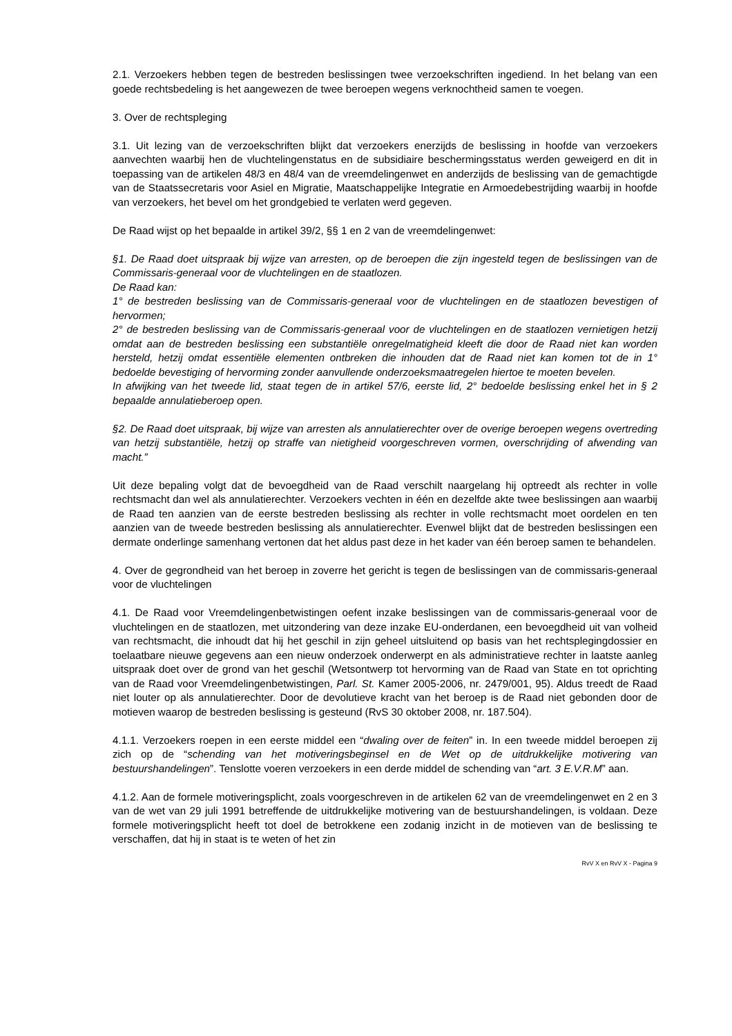2.1. Verzoekers hebben tegen de bestreden beslissingen twee verzoekschriften ingediend. In het belang van een goede rechtsbedeling is het aangewezen de twee beroepen wegens verknochtheid samen te voegen.
3. Over de rechtspleging
3.1. Uit lezing van de verzoekschriften blijkt dat verzoekers enerzijds de beslissing in hoofde van verzoekers aanvechten waarbij hen de vluchtelingenstatus en de subsidiaire beschermingsstatus werden geweigerd en dit in toepassing van de artikelen 48/3 en 48/4 van de vreemdelingenwet en anderzijds de beslissing van de gemachtigde van de Staatssecretaris voor Asiel en Migratie, Maatschappelijke Integratie en Armoedebestrijding waarbij in hoofde van verzoekers, het bevel om het grondgebied te verlaten werd gegeven.
De Raad wijst op het bepaalde in artikel 39/2, §§ 1 en 2 van de vreemdelingenwet:
§1. De Raad doet uitspraak bij wijze van arresten, op de beroepen die zijn ingesteld tegen de beslissingen van de Commissaris-generaal voor de vluchtelingen en de staatlozen.
De Raad kan:
1° de bestreden beslissing van de Commissaris-generaal voor de vluchtelingen en de staatlozen bevestigen of hervormen;
2° de bestreden beslissing van de Commissaris-generaal voor de vluchtelingen en de staatlozen vernietigen hetzij omdat aan de bestreden beslissing een substantiële onregelmatigheid kleeft die door de Raad niet kan worden hersteld, hetzij omdat essentiële elementen ontbreken die inhouden dat de Raad niet kan komen tot de in 1° bedoelde bevestiging of hervorming zonder aanvullende onderzoeksmaatregelen hiertoe te moeten bevelen.
In afwijking van het tweede lid, staat tegen de in artikel 57/6, eerste lid, 2° bedoelde beslissing enkel het in § 2 bepaalde annulatieberoep open.
§2. De Raad doet uitspraak, bij wijze van arresten als annulatierechter over de overige beroepen wegens overtreding van hetzij substantiële, hetzij op straffe van nietigheid voorgeschreven vormen, overschrijding of afwending van macht.”
Uit deze bepaling volgt dat de bevoegdheid van de Raad verschilt naargelang hij optreedt als rechter in volle rechtsmacht dan wel als annulatierechter. Verzoekers vechten in één en dezelfde akte twee beslissingen aan waarbij de Raad ten aanzien van de eerste bestreden beslissing als rechter in volle rechtsmacht moet oordelen en ten aanzien van de tweede bestreden beslissing als annulatierechter. Evenwel blijkt dat de bestreden beslissingen een dermate onderlinge samenhang vertonen dat het aldus past deze in het kader van één beroep samen te behandelen.
4. Over de gegrondheid van het beroep in zoverre het gericht is tegen de beslissingen van de commissaris-generaal voor de vluchtelingen
4.1. De Raad voor Vreemdelingenbetwistingen oefent inzake beslissingen van de commissaris-generaal voor de vluchtelingen en de staatlozen, met uitzondering van deze inzake EU-onderdanen, een bevoegdheid uit van volheid van rechtsmacht, die inhoudt dat hij het geschil in zijn geheel uitsluitend op basis van het rechtsplegingdossier en toelaatbare nieuwe gegevens aan een nieuw onderzoek onderwerpt en als administratieve rechter in laatste aanleg uitspraak doet over de grond van het geschil (Wetsontwerp tot hervorming van de Raad van State en tot oprichting van de Raad voor Vreemdelingenbetwistingen, Parl. St. Kamer 2005-2006, nr. 2479/001, 95). Aldus treedt de Raad niet louter op als annulatierechter. Door de devolutieve kracht van het beroep is de Raad niet gebonden door de motieven waarop de bestreden beslissing is gesteund (RvS 30 oktober 2008, nr. 187.504).
4.1.1. Verzoekers roepen in een eerste middel een “dwaling over de feiten” in. In een tweede middel beroepen zij zich op de “schending van het motiveringsbeginsel en de Wet op de uitdrukkelijke motivering van bestuurshandelingen”. Tenslotte voeren verzoekers in een derde middel de schending van “art. 3 E.V.R.M” aan.
4.1.2. Aan de formele motiveringsplicht, zoals voorgeschreven in de artikelen 62 van de vreemdelingenwet en 2 en 3 van de wet van 29 juli 1991 betreffende de uitdrukkelijke motivering van de bestuurshandelingen, is voldaan. Deze formele motiveringsplicht heeft tot doel de betrokkene een zodanig inzicht in de motieven van de beslissing te verschaffen, dat hij in staat is te weten of het zin
RvV X en RvV X - Pagina 9